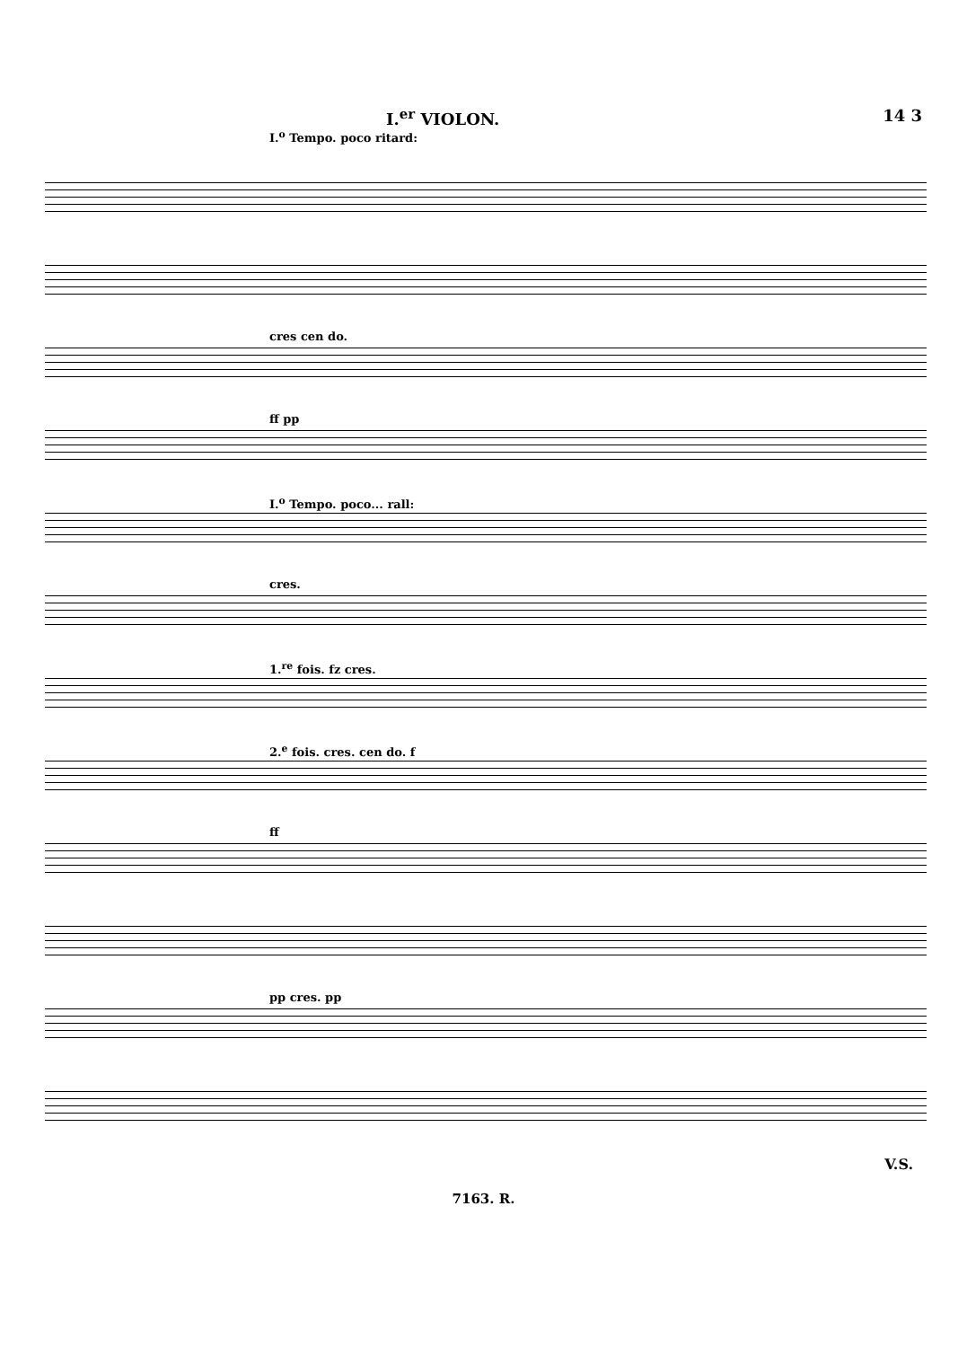I.<sup>er</sup> VIOLON. 14 3
I.<sup>o</sup> Tempo. poco ritard:
cres cen do.
ff pp
I.<sup>o</sup> Tempo. poco... rall:
cres.
1.<sup>re</sup> fois. fz cres.
2.<sup>e</sup> fois. cres. cen do. f
ff
pp cres. pp
V.S.
7163. R.